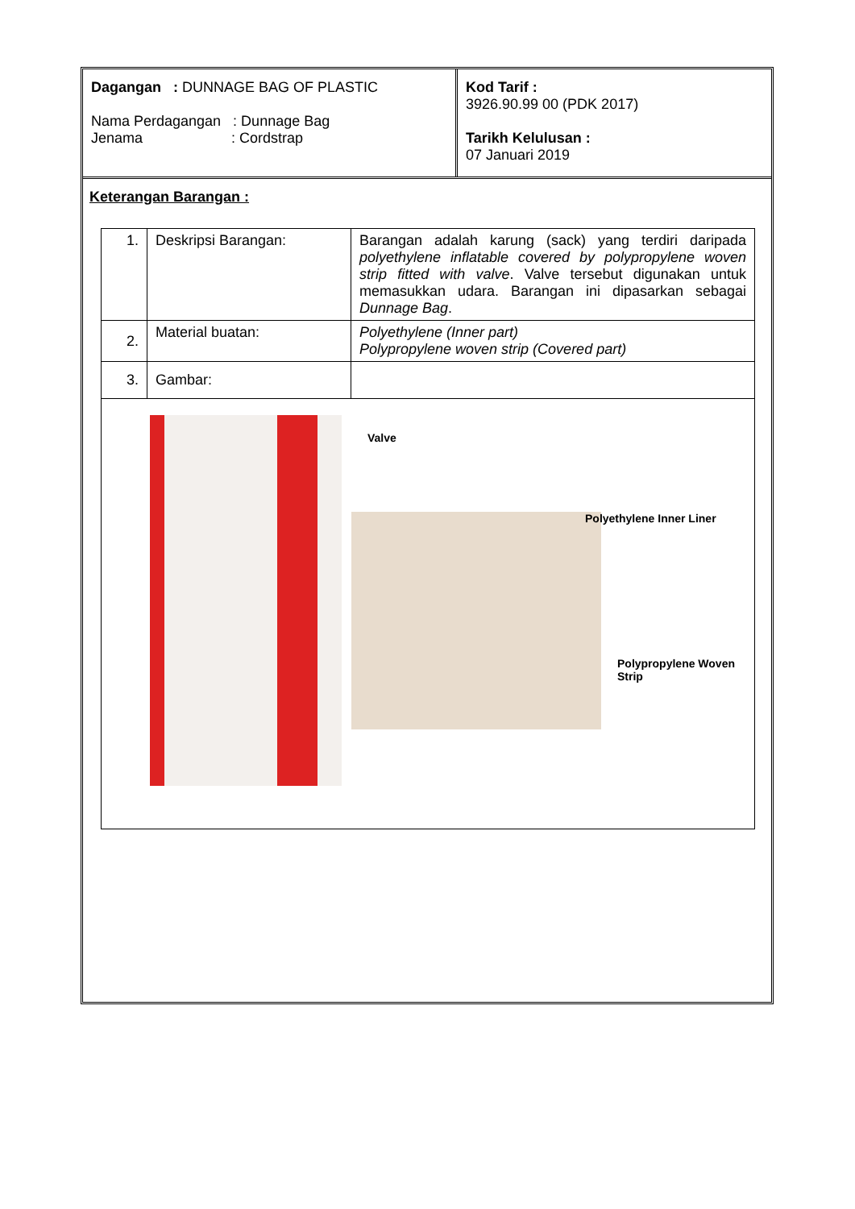Dagangan : DUNNAGE BAG OF PLASTIC
Nama Perdagangan : Dunnage Bag
Jenama : Cordstrap
Kod Tarif :
3926.90.99 00 (PDK 2017)
Tarikh Kelulusan :
07 Januari 2019
Keterangan Barangan :
| 1. | Deskripsi Barangan: | Barangan adalah karung (sack) yang terdiri daripada polyethylene inflatable covered by polypropylene woven strip fitted with valve . Valve tersebut digunakan untuk memasukkan udara. Barangan ini dipasarkan sebagai Dunnage Bag . |
| 2. | Material buatan: | Polyethylene (Inner part) Polypropylene woven strip (Covered part) |
| 3. | Gambar: | |
| Valve Polyethylene Inner Liner Polypropylene Woven Strip | | |